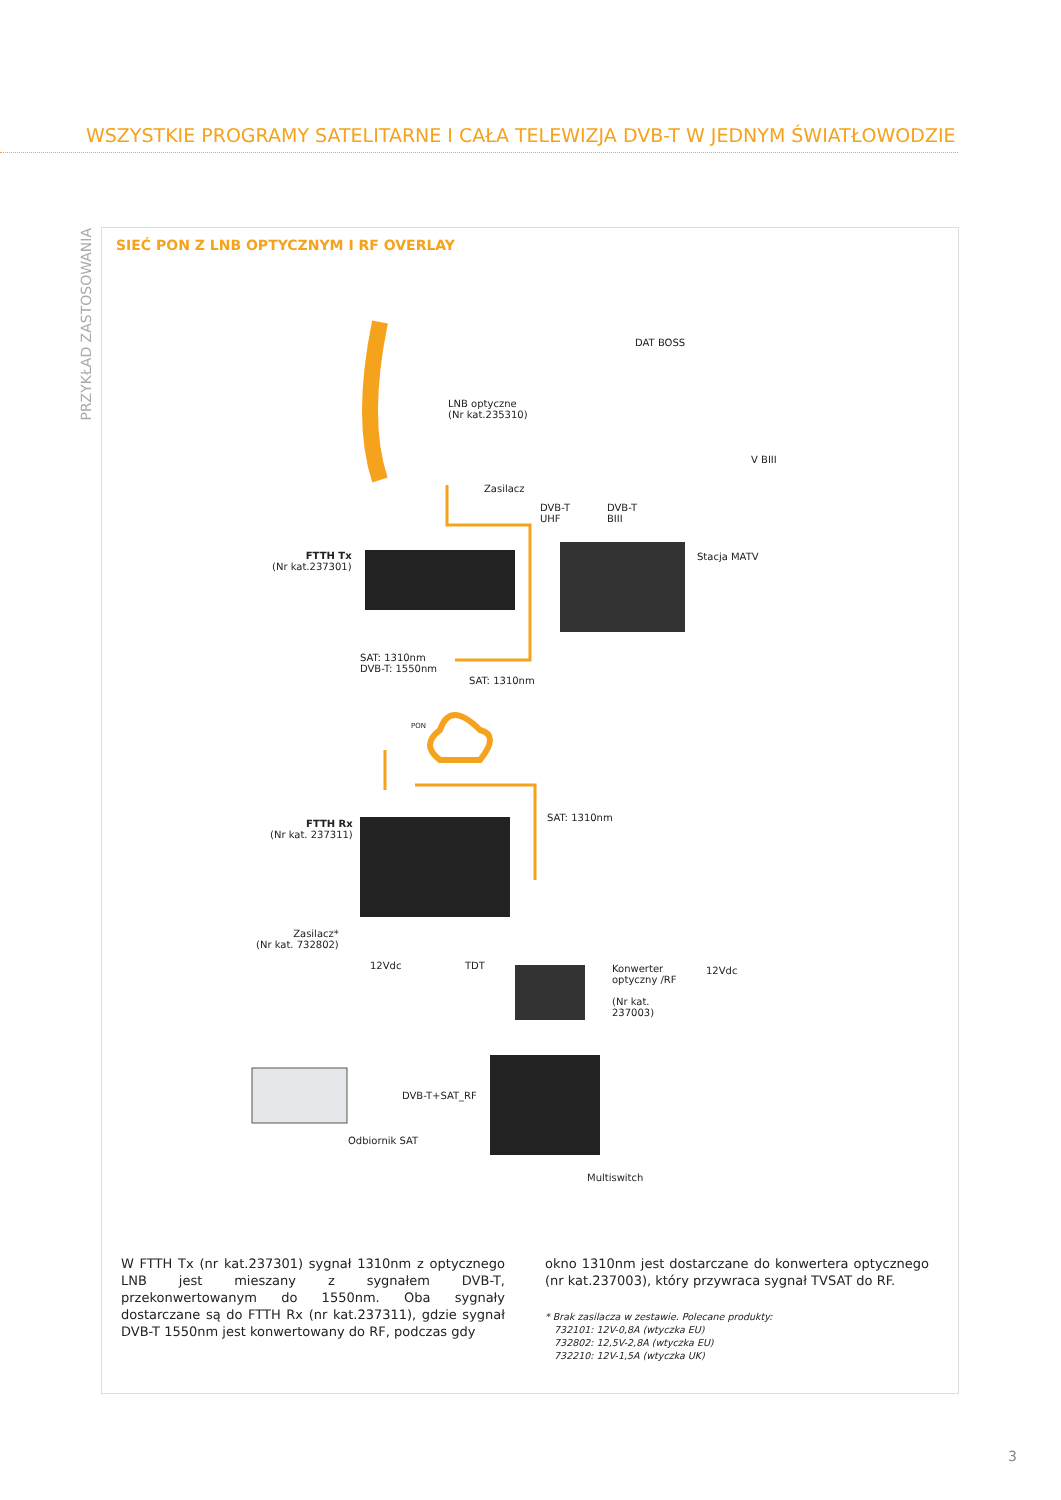WSZYSTKIE PROGRAMY SATELITARNE I CAŁA TELEWIZJA DVB-T W JEDNYM ŚWIATŁOWODZIE
PRZYKŁAD ZASTOSOWANIA
SIEĆ PON Z LNB OPTYCZNYM I RF OVERLAY
DAT BOSS
LNB optyczne
(Nr kat.235310)
V BIII
Zasilacz
DVB-T
UHF
DVB-T
BIII
FTTH Tx
(Nr kat.237301)
Stacja MATV
SAT: 1310nm
DVB-T: 1550nm
SAT: 1310nm
PON
FTTH Rx
(Nr kat. 237311)
SAT: 1310nm
Zasilacz*
(Nr kat. 732802)
12Vdc TDT
Konwerter
optyczny /RF
(Nr kat.
237003)
12Vdc
DVB-T+SAT_RF
Odbiornik SAT
Multiswitch
W FTTH Tx (nr kat.237301) sygnał 1310nm z optycznego LNB jest mieszany z sygnałem DVB-T, przekonwertowanym do 1550nm. Oba sygnały dostarczane są do FTTH Rx (nr kat.237311), gdzie sygnał DVB-T 1550nm jest konwertowany do RF, podczas gdy
okno 1310nm jest dostarczane do konwertera optycznego (nr kat.237003), który przywraca sygnał TVSAT do RF.
* Brak zasilacza w zestawie. Polecane produkty:
732101: 12V-0,8A (wtyczka EU)
732802: 12,5V-2,8A (wtyczka EU)
732210: 12V-1,5A (wtyczka UK)
3